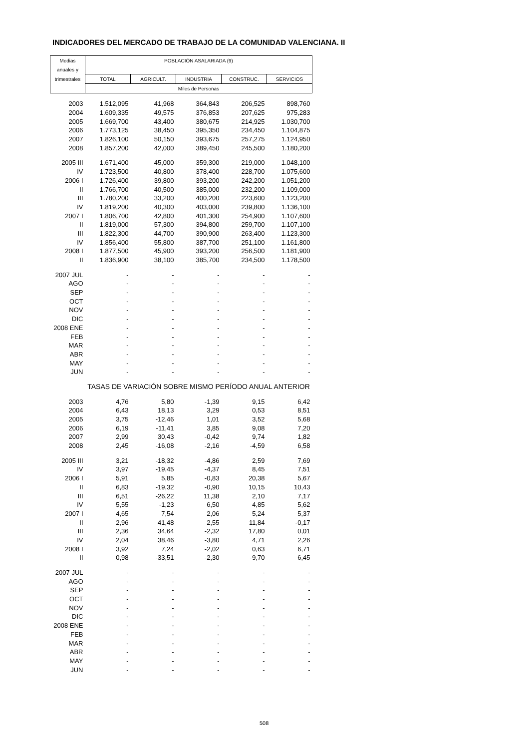INDICADORES DEL MERCADO DE TRABAJO DE LA COMUNIDAD VALENCIANA. II
| Medias | POBLACIÓN ASALARIADA (9) | | | | |
| --- | --- | --- | --- | --- | --- |
| anuales y | | | | | |
| trimestrales | TOTAL | AGRICULT. | INDUSTRIA | CONSTRUC. | SERVICIOS |
| | Miles de Personas | | | | |
| 2003 | 1.512,095 | 41,968 | 364,843 | 206,525 | 898,760 |
| 2004 | 1.609,335 | 49,575 | 376,853 | 207,625 | 975,283 |
| 2005 | 1.669,700 | 43,400 | 380,675 | 214,925 | 1.030,700 |
| 2006 | 1.773,125 | 38,450 | 395,350 | 234,450 | 1.104,875 |
| 2007 | 1.826,100 | 50,150 | 393,675 | 257,275 | 1.124,950 |
| 2008 | 1.857,200 | 42,000 | 389,450 | 245,500 | 1.180,200 |
| 2005 III | 1.671,400 | 45,000 | 359,300 | 219,000 | 1.048,100 |
| IV | 1.723,500 | 40,800 | 378,400 | 228,700 | 1.075,600 |
| 2006 I | 1.726,400 | 39,800 | 393,200 | 242,200 | 1.051,200 |
| II | 1.766,700 | 40,500 | 385,000 | 232,200 | 1.109,000 |
| III | 1.780,200 | 33,200 | 400,200 | 223,600 | 1.123,200 |
| IV | 1.819,200 | 40,300 | 403,000 | 239,800 | 1.136,100 |
| 2007 I | 1.806,700 | 42,800 | 401,300 | 254,900 | 1.107,600 |
| II | 1.819,000 | 57,300 | 394,800 | 259,700 | 1.107,100 |
| III | 1.822,300 | 44,700 | 390,900 | 263,400 | 1.123,300 |
| IV | 1.856,400 | 55,800 | 387,700 | 251,100 | 1.161,800 |
| 2008 I | 1.877,500 | 45,900 | 393,200 | 256,500 | 1.181,900 |
| II | 1.836,900 | 38,100 | 385,700 | 234,500 | 1.178,500 |
| 2007 JUL | - | - | - | - | - |
| AGO | - | - | - | - | - |
| SEP | - | - | - | - | - |
| OCT | - | - | - | - | - |
| NOV | - | - | - | - | - |
| DIC | - | - | - | - | - |
| 2008 ENE | - | - | - | - | - |
| FEB | - | - | - | - | - |
| MAR | - | - | - | - | - |
| ABR | - | - | - | - | - |
| MAY | - | - | - | - | - |
| JUN | - | - | - | - | - |
| | TASAS DE VARIACIÓN SOBRE MISMO PERÍODO ANUAL ANTERIOR | | | | |
| 2003 | 4,76 | 5,80 | -1,39 | 9,15 | 6,42 |
| 2004 | 6,43 | 18,13 | 3,29 | 0,53 | 8,51 |
| 2005 | 3,75 | -12,46 | 1,01 | 3,52 | 5,68 |
| 2006 | 6,19 | -11,41 | 3,85 | 9,08 | 7,20 |
| 2007 | 2,99 | 30,43 | -0,42 | 9,74 | 1,82 |
| 2008 | 2,45 | -16,08 | -2,16 | -4,59 | 6,58 |
| 2005 III | 3,21 | -18,32 | -4,86 | 2,59 | 7,69 |
| IV | 3,97 | -19,45 | -4,37 | 8,45 | 7,51 |
| 2006 I | 5,91 | 5,85 | -0,83 | 20,38 | 5,67 |
| II | 6,83 | -19,32 | -0,90 | 10,15 | 10,43 |
| III | 6,51 | -26,22 | 11,38 | 2,10 | 7,17 |
| IV | 5,55 | -1,23 | 6,50 | 4,85 | 5,62 |
| 2007 I | 4,65 | 7,54 | 2,06 | 5,24 | 5,37 |
| II | 2,96 | 41,48 | 2,55 | 11,84 | -0,17 |
| III | 2,36 | 34,64 | -2,32 | 17,80 | 0,01 |
| IV | 2,04 | 38,46 | -3,80 | 4,71 | 2,26 |
| 2008 I | 3,92 | 7,24 | -2,02 | 0,63 | 6,71 |
| II | 0,98 | -33,51 | -2,30 | -9,70 | 6,45 |
| 2007 JUL | - | - | - | - | - |
| AGO | - | - | - | - | - |
| SEP | - | - | - | - | - |
| OCT | - | - | - | - | - |
| NOV | - | - | - | - | - |
| DIC | - | - | - | - | - |
| 2008 ENE | - | - | - | - | - |
| FEB | - | - | - | - | - |
| MAR | - | - | - | - | - |
| ABR | - | - | - | - | - |
| MAY | - | - | - | - | - |
| JUN | - | - | - | - | - |
508